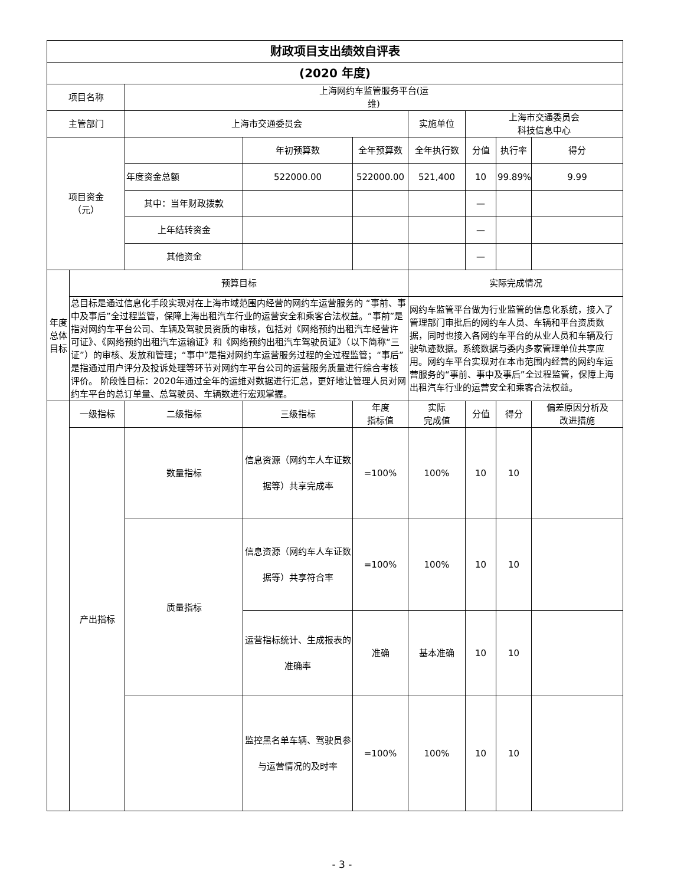| 财政项目支出绩效自评表 | | | | | | | | |
| (2020 年度) | | | | | | | | |
| 项目名称 | | 上海网约车监管服务平台(运 维) | | | | | | |
| 主管部门 | | 上海市交通委员会 | | | 实施单位 | 上海市交通委员会 科技信息中心 | | |
| 项目资金 （元） | | | 年初预算数 | 全年预算数 | 全年执行数 | 分值 | 执行率 | 得分 |
| | | 年度资金总额 | 522000.00 | 522000.00 | 521,400 | 10 | 99.89% | 9.99 |
| | | 其中：当年财政拨款 | | | | — | | |
| | | 上年结转资金 | | | | — | | |
| | | 其他资金 | | | | — | | |
| 年度总体目标 | 预算目标 | | | | 实际完成情况 | | | |
| | 总目标是通过信息化手段实现对在上海市域范围内经营的网约车运营服务的 “事前、事中及事后”全过程监管，保障上海出租汽车行业的运营安全和乘客合法权益。“事前”是指对网约车平台公司、车辆及驾驶员资质的审核，包括对《网络预约出租汽车经营许可证》、《网络预约出租汽车运输证》和《网络预约出租汽车驾驶员证》（以下简称“三证”）的审核、发放和管理；“事中”是指对网约车运营服务过程的全过程监管；“事后”是指通过用户评分及投诉处理等环节对网约车平台公司的运营服务质量进行综合考核评价。 阶段性目标：2020年通过全年的运维对数据进行汇总，更好地让管理人员对网约车平台的总订单量、总驾驶员、车辆数进行宏观掌握。 | | | | 网约车监管平台做为行业监管的信息化系统，接入了管理部门审批后的网约车人员、车辆和平台资质数 据，同时也接入各网约车平台的从业人员和车辆及行驶轨迹数据。系统数据与委内多家管理单位共享应用。网约车平台实现对在本市范围内经营的网约车运营服务的“事前、事中及事后”全过程监管，保障上海出租汽车行业的运营安全和乘客合法权益。 | | | |
| | 一级指标 | 二级指标 | 三级指标 | 年度 指标值 | 实际 完成值 | 分值 | 得分 | 偏差原因分析及 改进措施 |
| | 产出指标 | 数量指标 | 信息资源（网约车人车证数据等）共享完成率 | =100% | 100% | 10 | 10 | |
| | | 质量指标 | 信息资源（网约车人车证数据等）共享符合率 | =100% | 100% | 10 | 10 | |
| | | | 运营指标统计、生成报表的准确率 | 准确 | 基本准确 | 10 | 10 | |
| | | | 监控黑名单车辆、驾驶员参与运营情况的及时率 | =100% | 100% | 10 | 10 | |
- 3 -